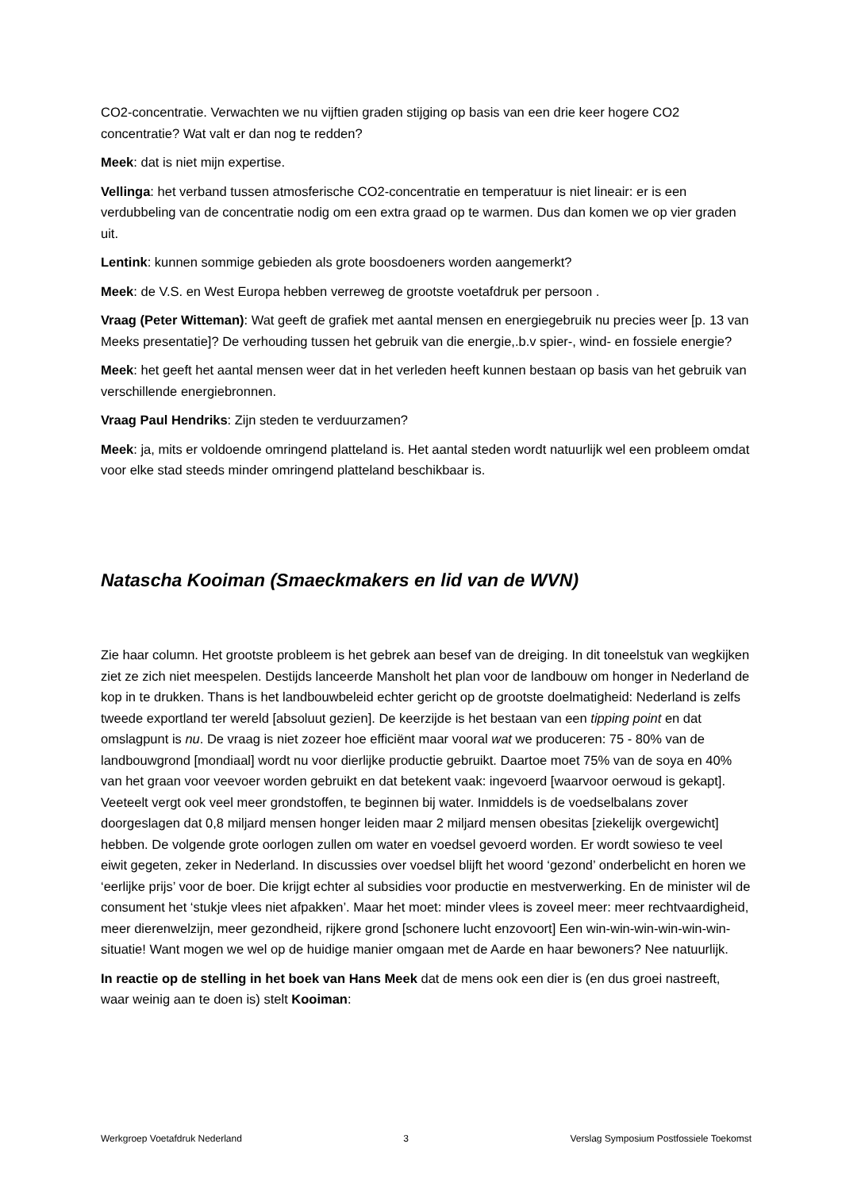CO2-concentratie. Verwachten we nu vijftien graden stijging op basis van een drie keer hogere CO2 concentratie? Wat valt er dan nog te redden?
Meek: dat is niet mijn expertise.
Vellinga: het verband tussen atmosferische CO2-concentratie en temperatuur is niet lineair: er is een verdubbeling van de concentratie nodig om een extra graad op te warmen. Dus dan komen we op vier graden uit.
Lentink: kunnen sommige gebieden als grote boosdoeners worden aangemerkt?
Meek: de V.S. en West Europa hebben verreweg de grootste voetafdruk per persoon .
Vraag (Peter Witteman): Wat geeft de grafiek met aantal mensen en energiegebruik nu precies weer [p. 13 van Meeks presentatie]? De verhouding tussen het gebruik van die energie,.b.v spier-, wind- en fossiele energie?
Meek: het geeft het aantal mensen weer dat in het verleden heeft kunnen bestaan op basis van het gebruik van verschillende energiebronnen.
Vraag Paul Hendriks: Zijn steden te verduurzamen?
Meek: ja, mits er voldoende omringend platteland is. Het aantal steden wordt natuurlijk wel een probleem omdat voor elke stad steeds minder omringend platteland beschikbaar is.
Natascha Kooiman (Smaeckmakers en lid van de WVN)
Zie haar column. Het grootste probleem is het gebrek aan besef van de dreiging. In dit toneelstuk van wegkijken ziet ze zich niet meespelen. Destijds lanceerde Mansholt het plan voor de landbouw om honger in Nederland de kop in te drukken. Thans is het landbouwbeleid echter gericht op de grootste doelmatigheid: Nederland is zelfs tweede exportland ter wereld [absoluut gezien]. De keerzijde is het bestaan van een tipping point en dat omslagpunt is nu. De vraag is niet zozeer hoe efficiënt maar vooral wat we produceren: 75 - 80% van de landbouwgrond [mondiaal] wordt nu voor dierlijke productie gebruikt. Daartoe moet 75% van de soya en 40% van het graan voor veevoer worden gebruikt en dat betekent vaak: ingevoerd [waarvoor oerwoud is gekapt]. Veeteelt vergt ook veel meer grondstoffen, te beginnen bij water. Inmiddels is de voedselbalans zover doorgeslagen dat 0,8 miljard mensen honger leiden maar 2 miljard mensen obesitas [ziekelijk overgewicht] hebben. De volgende grote oorlogen zullen om water en voedsel gevoerd worden. Er wordt sowieso te veel eiwit gegeten, zeker in Nederland. In discussies over voedsel blijft het woord ‘gezond’ onderbelicht en horen we ‘eerlijke prijs’ voor de boer. Die krijgt echter al subsidies voor productie en mestverwerking. En de minister wil de consument het ‘stukje vlees niet afpakken’. Maar het moet: minder vlees is zoveel meer: meer rechtvaardigheid, meer dierenwelzijn, meer gezondheid, rijkere grond [schonere lucht enzovoort] Een win-win-win-win-win-win-situatie! Want mogen we wel op de huidige manier omgaan met de Aarde en haar bewoners? Nee natuurlijk.
In reactie op de stelling in het boek van Hans Meek dat de mens ook een dier is (en dus groei nastreeft, waar weinig aan te doen is) stelt Kooiman:
Werkgroep Voetafdruk Nederland 3 Verslag Symposium Postfossiele Toekomst